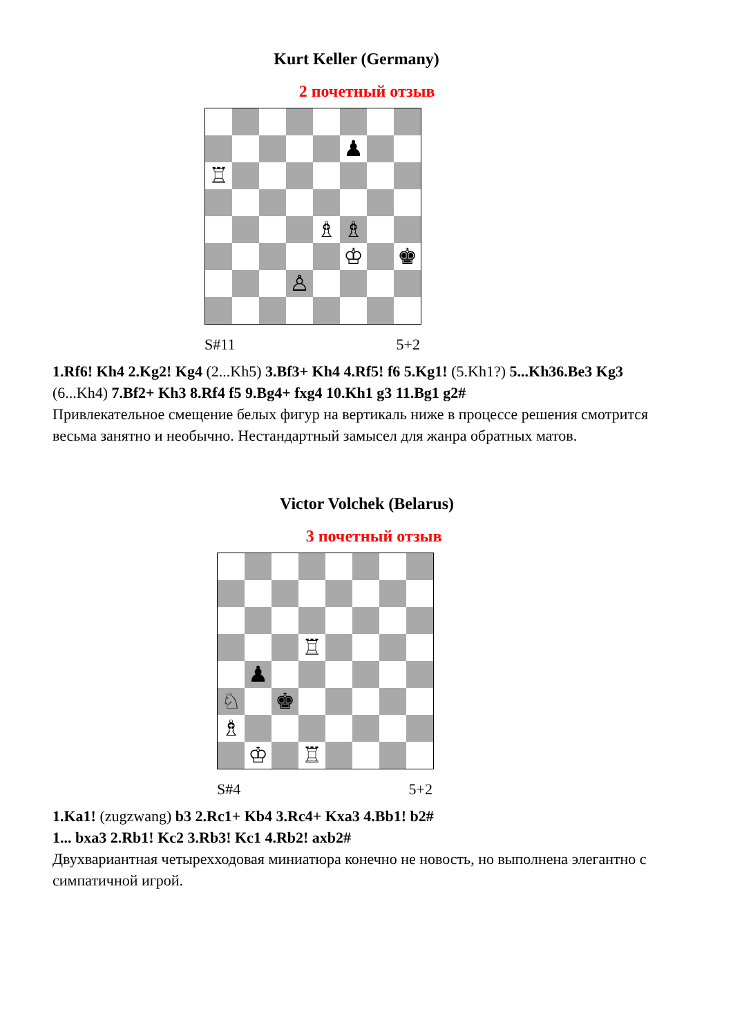Kurt Keller (Germany)
2 почетный отзыв
♟
♖
♗
♗
♔
♚
♙
S#11 5+2
1.Rf6! Kh4 2.Kg2! Kg4 (2...Kh5) 3.Bf3+ Kh4 4.Rf5! f6 5.Kg1! (5.Kh1?) 5...Kh36.Be3 Kg3 (6...Kh4) 7.Bf2+ Kh3 8.Rf4 f5 9.Bg4+ fxg4 10.Kh1 g3 11.Bg1 g2#
Привлекательное смещение белых фигур на вертикаль ниже в процессе решения смотрится весьма занятно и необычно. Нестандартный замысел для жанра обратных матов.
Victor Volchek (Belarus)
3 почетный отзыв
♖
♟
♘
♚
♗
♔
♖
S#4 5+2
1.Ka1! (zugzwang) b3 2.Rc1+ Kb4 3.Rc4+ Kxa3 4.Bb1! b2#
1... bxa3 2.Rb1! Kc2 3.Rb3! Kc1 4.Rb2! axb2#
Двухвариантная четырехходовая миниатюра конечно не новость, но выполнена элегантно с симпатичной игрой.